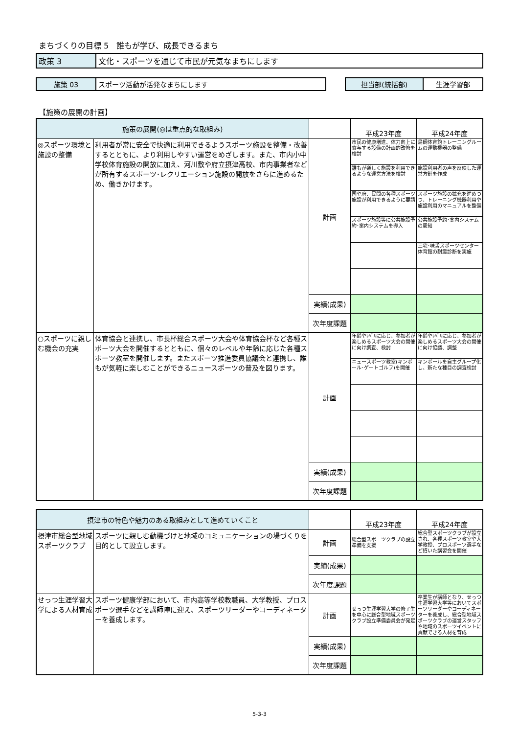まちづくりの目標 5　誰もが学び、成長できるまち
| 政策 3 | 文化・スポーツを通じて市民が元気なまちにします |
| 施策 03 | スポーツ活動が活発なまちにします | | 担当部(統括部) | 生涯学習部 |
【施策の展開の計画】
| 施策の展開(◎は重点的な取組み) | | | 平成23年度 | 平成24年度 |
| ◎スポーツ環境と施設の整備 | 利用者が常に安全で快適に利用できるようスポーツ施設を整備・改善するとともに、より利用しやすい運営をめざします。また、市内小中学校体育施設の開放に加え、河川敷や府立摂津高校、市内事業者などが所有するスポーツ･レクリエーション施設の開放をさらに進めるため、働きかけます。 | 計画 | 市民の健康増進、体力向上に寄与する設備の計画的改修を検討 | 鳥飼体育館トレーニングルームの運動機器の整備 |
| | | | 誰もが楽しく施設を利用できるような運営方法を検討 | 施設利用者の声を反映した運営方針を作成 |
| | | | 国や府、民間の各種スポーツ施設が利用できるように要請 | スポーツ施設の拡充を進めつつ、トレーニング機器利用や施設利用のマニュアルを整備 |
| | | | スポーツ施設等に公共施設予約･案内システムを導入 | 公共施設予約･案内システムの周知 |
| | | | | 三宅･味舌スポーツセンター体育館の耐震診断を実施 |
| | | 実績(成果) | | |
| | | 次年度課題 | | |
| ○スポーツに親しむ機会の充実 | 体育協会と連携し、市長杯総合スポーツ大会や体育協会杯など各種スポーツ大会を開催するとともに、個々のレベルや年齢に応じた各種スポーツ教室を開催します。またスポーツ推進委員協議会と連携し、誰もが気軽に楽しむことができるニュースポーツの普及を図ります。 | 計画 | 年齢やﾚﾍﾞﾙに応じ、参加者が楽しめるスポーツ大会の開催に向け調査、検討 | 年齢やﾚﾍﾞﾙに応じ、参加者が楽しめるスポーツ大会の開催に向け協議、調整 |
| | | | ニュースポーツ教室(キンボール･ゲートゴルフ)を開催 | キンボールを自主グループ化し、新たな種目の調査検討 |
| | | 実績(成果) | | |
| | | 次年度課題 | | |
| 摂津市の特色や魅力のある取組みとして進めていくこと | | | 平成23年度 | 平成24年度 |
| 摂津市総合型地域スポーツクラブ | スポーツに親しむ動機づけと地域のコミュニケーションの場づくりを目的として設立します。 | 計画 | 総合型スポーツクラブの設立準備を支援 | 総合型スポーツクラブが設立され、各種スポーツ教室や大学教授、プロスポーツ選手など招いた講習会を開催 |
| | | 実績(成果) | | |
| | | 次年度課題 | | |
| せっつ生涯学習大学による人材育成 | スポーツ健康学部において、市内高等学校教職員、大学教授、プロスポーツ選手などを講師陣に迎え、スポーツリーダーやコーディネーターを養成します。 | 計画 | せっつ生涯学習大学の修了生を中心に総合型地域スポーツクラブ設立準備委員会が発足 | 卒業生が講師となり、せっつ生涯学習大学等においてスポーツリーダーやコーディネーターを養成し、総合型地域スポーツクラブの運営スタッフや地域のスポーツイベントに貢献できる人材を育成 |
| | | 実績(成果) | | |
| | | 次年度課題 | | |
5-3-3